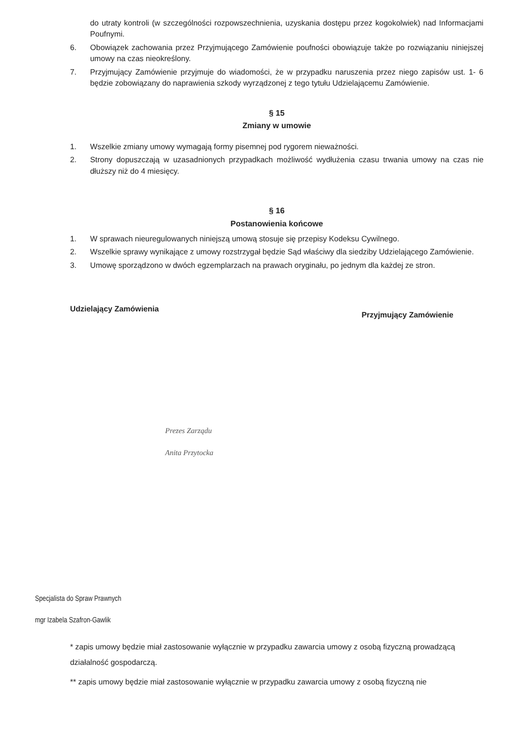do utraty kontroli (w szczególności rozpowszechnienia, uzyskania dostępu przez kogokolwiek) nad Informacjami Poufnymi.
6. Obowiązek zachowania przez Przyjmującego Zamówienie poufności obowiązuje także po rozwiązaniu niniejszej umowy na czas nieokreślony.
7. Przyjmujący Zamówienie przyjmuje do wiadomości, że w przypadku naruszenia przez niego zapisów ust. 1- 6 będzie zobowiązany do naprawienia szkody wyrządzonej z tego tytułu Udzielającemu Zamówienie.
§ 15
Zmiany w umowie
1. Wszelkie zmiany umowy wymagają formy pisemnej pod rygorem nieważności.
2. Strony dopuszczają w uzasadnionych przypadkach możliwość wydłużenia czasu trwania umowy na czas nie dłuższy niż do 4 miesięcy.
§ 16
Postanowienia końcowe
1. W sprawach nieuregulowanych niniejszą umową stosuje się przepisy Kodeksu Cywilnego.
2. Wszelkie sprawy wynikające z umowy rozstrzygał będzie Sąd właściwy dla siedziby Udzielającego Zamówienie.
3. Umowę sporządzono w dwóch egzemplarzach na prawach oryginału, po jednym dla każdej ze stron.
Udzielający Zamówienia Przyjmujący Zamówienie
Prezes Zarządu
Anita Przytocka
Specjalista do Spraw Prawnych
mgr Izabela Szafron-Gawlik
* zapis umowy będzie miał zastosowanie wyłącznie w przypadku zawarcia umowy z osobą fizyczną prowadzącą działalność gospodarczą.
** zapis umowy będzie miał zastosowanie wyłącznie w przypadku zawarcia umowy z osobą fizyczną nie